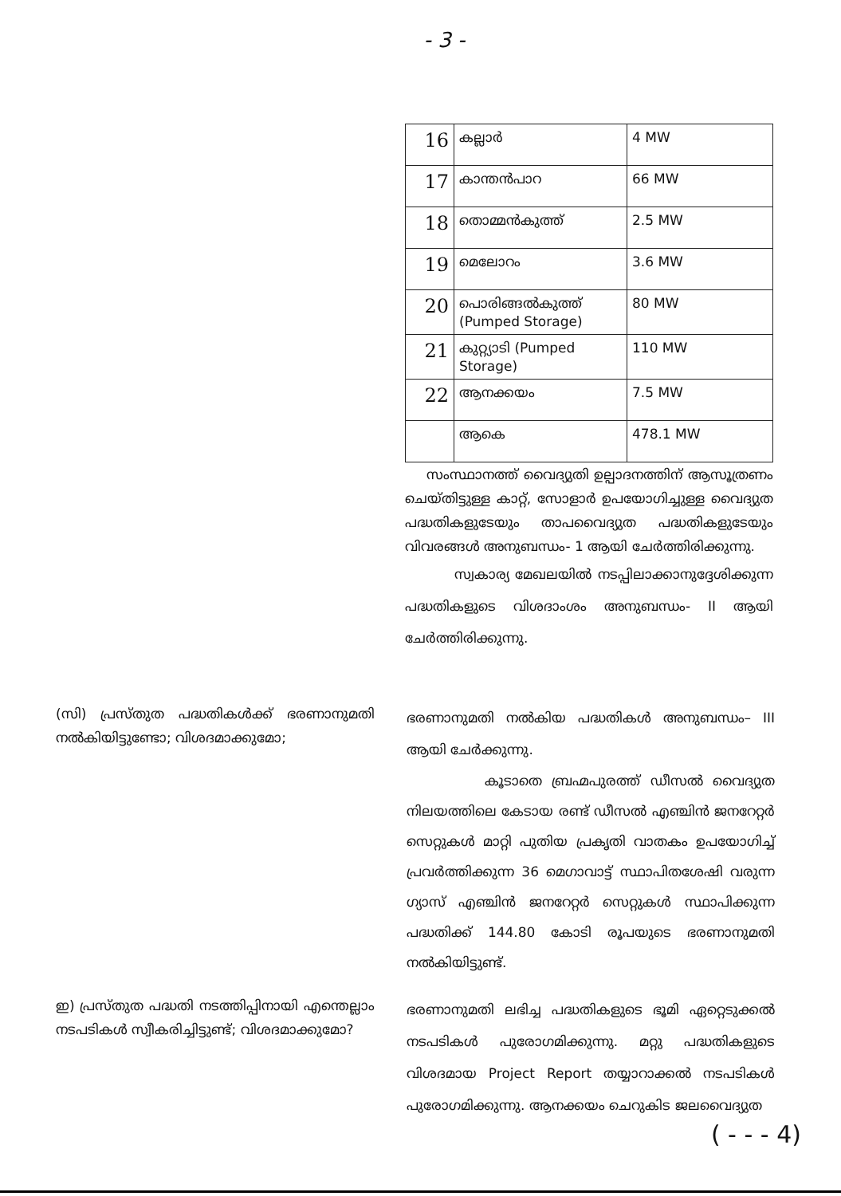- 3 -
| 16 | കല്ലാർ | 4 MW |
| 17 | കാന്തൻപാറ | 66 MW |
| 18 | തൊമ്മൻകുത്ത് | 2.5 MW |
| 19 | മെലോറം | 3.6 MW |
| 20 | പൊരിങ്ങൽകുത്ത് (Pumped Storage) | 80 MW |
| 21 | കുറ്റ്യാടി (Pumped Storage) | 110 MW |
| 22 | ആനക്കയം | 7.5 MW |
| | ആകെ | 478.1 MW |
സംസ്ഥാനത്ത് വൈദ്യുതി ഉല്പാദനത്തിന് ആസൂത്രണം ചെയ്തിട്ടുള്ള കാറ്റ്, സോളാർ ഉപയോഗിച്ചുള്ള വൈദ്യുത പദ്ധതികളുടേയും താപവൈദ്യുത പദ്ധതികളുടേയും വിവരങ്ങൾ അനുബന്ധം- 1 ആയി ചേർത്തിരിക്കുന്നു.
സ്വകാര്യ മേഖലയിൽ നടപ്പിലാക്കാനുദ്ദേശിക്കുന്ന പദ്ധതികളുടെ വിശദാംശം അനുബന്ധം- II ആയി ചേർത്തിരിക്കുന്നു.
(സി) പ്രസ്തുത പദ്ധതികൾക്ക് ഭരണാനുമതി നൽകിയിട്ടുണ്ടോ; വിശദമാക്കുമോ;
ഭരണാനുമതി നൽകിയ പദ്ധതികൾ അനുബന്ധം– III ആയി ചേർക്കുന്നു.
കൂടാതെ ബ്രഹ്മപുരത്ത് ഡീസൽ വൈദ്യുത നിലയത്തിലെ കേടായ രണ്ട് ഡീസൽ എഞ്ചിൻ ജനറേറ്റർ സെറ്റുകൾ മാറ്റി പുതിയ പ്രകൃതി വാതകം ഉപയോഗിച്ച് പ്രവർത്തിക്കുന്ന 36 മെഗാവാട്ട് സ്ഥാപിതശേഷി വരുന്ന ഗ്യാസ് എഞ്ചിൻ ജനറേറ്റർ സെറ്റുകൾ സ്ഥാപിക്കുന്ന പദ്ധതിക്ക് 144.80 കോടി രൂപയുടെ ഭരണാനുമതി നൽകിയിട്ടുണ്ട്.
ഇ) പ്രസ്തുത പദ്ധതി നടത്തിപ്പിനായി എന്തെല്ലാം നടപടികൾ സ്വീകരിച്ചിട്ടുണ്ട്; വിശദമാക്കുമോ?
ഭരണാനുമതി ലഭിച്ച പദ്ധതികളുടെ ഭൂമി ഏറ്റെടുക്കൽ നടപടികൾ പുരോഗമിക്കുന്നു. മറ്റു പദ്ധതികളുടെ വിശദമായ Project Report തയ്യാറാക്കൽ നടപടികൾ പുരോഗമിക്കുന്നു. ആനക്കയം ചെറുകിട ജലവൈദ്യുത
( - - - 4)